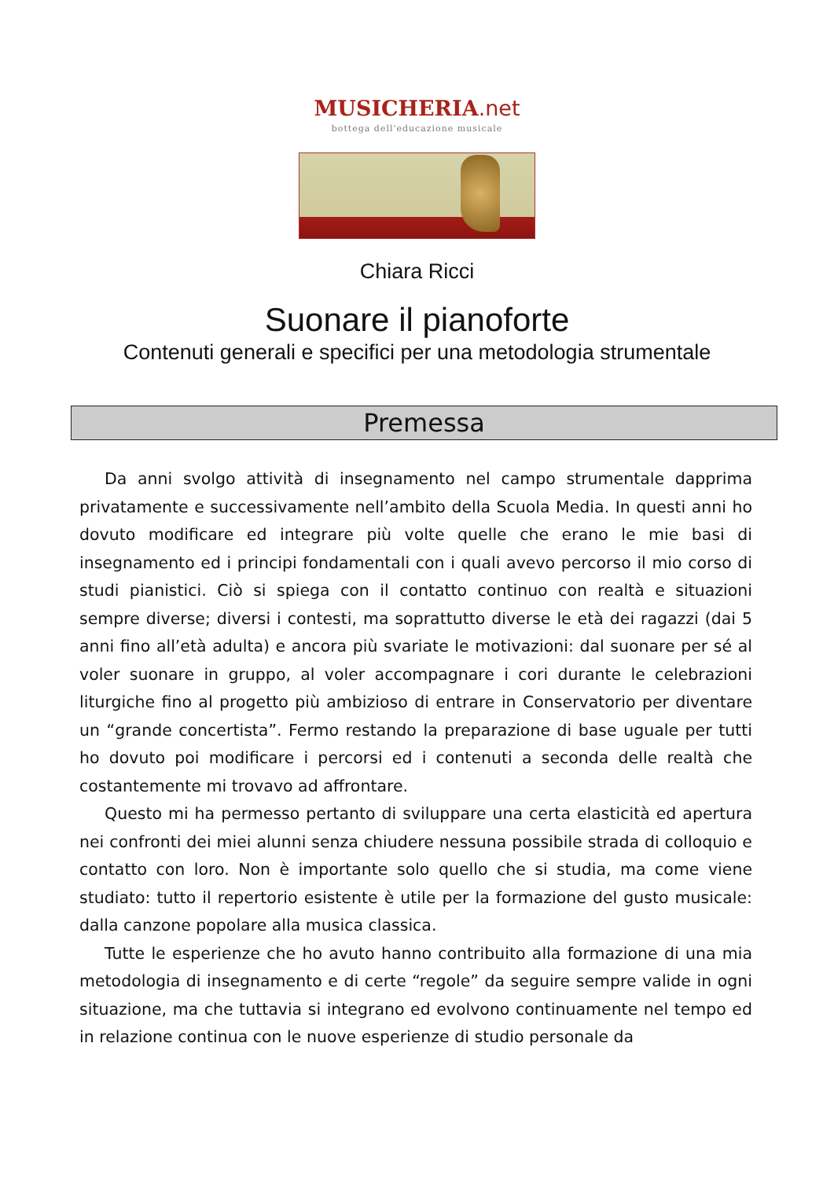MUSICHERIA.net
bottega dell'educazione musicale
Chiara Ricci
Suonare il pianoforte
Contenuti generali e specifici per una metodologia strumentale
Premessa
Da anni svolgo attività di insegnamento nel campo strumentale dapprima privatamente e successivamente nell’ambito della Scuola Media. In questi anni ho dovuto modificare ed integrare più volte quelle che erano le mie basi di insegnamento ed i principi fondamentali con i quali avevo percorso il mio corso di studi pianistici. Ciò si spiega con il contatto continuo con realtà e situazioni sempre diverse; diversi i contesti, ma soprattutto diverse le età dei ragazzi (dai 5 anni fino all’età adulta) e ancora più svariate le motivazioni: dal suonare per sé al voler suonare in gruppo, al voler accompagnare i cori durante le celebrazioni liturgiche fino al progetto più ambizioso di entrare in Conservatorio per diventare un “grande concertista”. Fermo restando la preparazione di base uguale per tutti ho dovuto poi modificare i percorsi ed i contenuti a seconda delle realtà che costantemente mi trovavo ad affrontare.
Questo mi ha permesso pertanto di sviluppare una certa elasticità ed apertura nei confronti dei miei alunni senza chiudere nessuna possibile strada di colloquio e contatto con loro. Non è importante solo quello che si studia, ma come viene studiato: tutto il repertorio esistente è utile per la formazione del gusto musicale: dalla canzone popolare alla musica classica.
Tutte le esperienze che ho avuto hanno contribuito alla formazione di una mia metodologia di insegnamento e di certe “regole” da seguire sempre valide in ogni situazione, ma che tuttavia si integrano ed evolvono continuamente nel tempo ed in relazione continua con le nuove esperienze di studio personale da